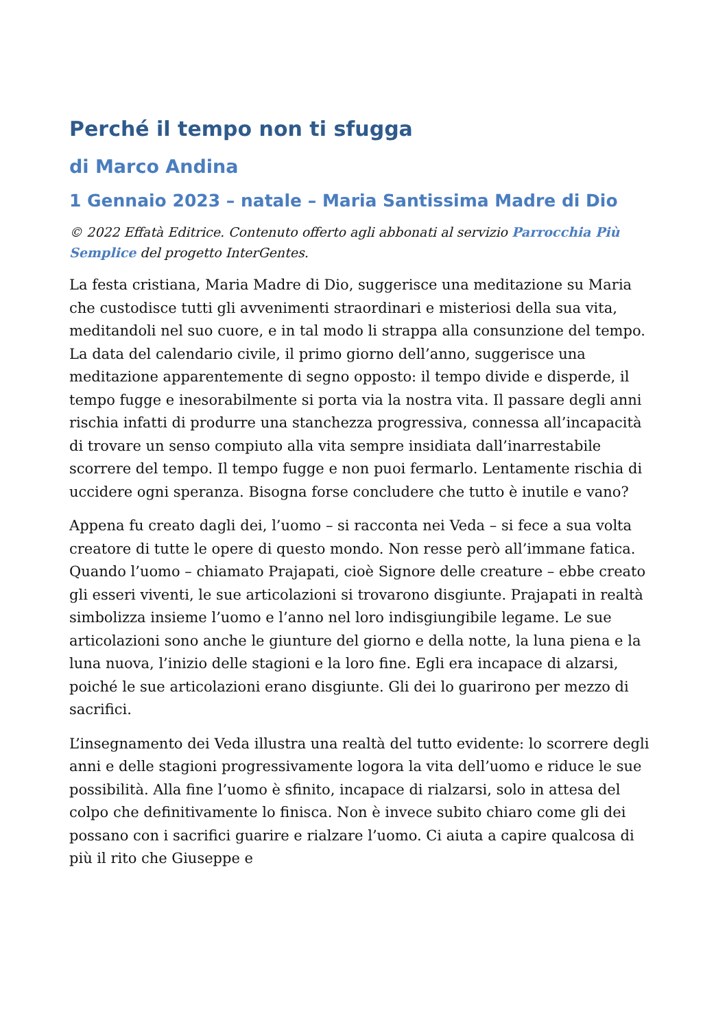Perché il tempo non ti sfugga
di Marco Andina
1 Gennaio 2023 – natale – Maria Santissima Madre di Dio
© 2022 Effatà Editrice. Contenuto offerto agli abbonati al servizio Parrocchia Più Semplice del progetto InterGentes.
La festa cristiana, Maria Madre di Dio, suggerisce una meditazione su Maria che custodisce tutti gli avvenimenti straordinari e misteriosi della sua vita, meditandoli nel suo cuore, e in tal modo li strappa alla consunzione del tempo. La data del calendario civile, il primo giorno dell’anno, suggerisce una meditazione apparentemente di segno opposto: il tempo divide e disperde, il tempo fugge e inesorabilmente si porta via la nostra vita. Il passare degli anni rischia infatti di produrre una stanchezza progressiva, connessa all’incapacità di trovare un senso compiuto alla vita sempre insidiata dall’inarrestabile scorrere del tempo. Il tempo fugge e non puoi fermarlo. Lentamente rischia di uccidere ogni speranza. Bisogna forse concludere che tutto è inutile e vano?
Appena fu creato dagli dei, l’uomo – si racconta nei Veda – si fece a sua volta creatore di tutte le opere di questo mondo. Non resse però all’immane fatica. Quando l’uomo – chiamato Prajapati, cioè Signore delle creature – ebbe creato gli esseri viventi, le sue articolazioni si trovarono disgiunte. Prajapati in realtà simbolizza insieme l’uomo e l’anno nel loro indisgiungibile legame. Le sue articolazioni sono anche le giunture del giorno e della notte, la luna piena e la luna nuova, l’inizio delle stagioni e la loro fine. Egli era incapace di alzarsi, poiché le sue articolazioni erano disgiunte. Gli dei lo guarirono per mezzo di sacrifici.
L’insegnamento dei Veda illustra una realtà del tutto evidente: lo scorrere degli anni e delle stagioni progressivamente logora la vita dell’uomo e riduce le sue possibilità. Alla fine l’uomo è sfinito, incapace di rialzarsi, solo in attesa del colpo che definitivamente lo finisca. Non è invece subito chiaro come gli dei possano con i sacrifici guarire e rialzare l’uomo. Ci aiuta a capire qualcosa di più il rito che Giuseppe e